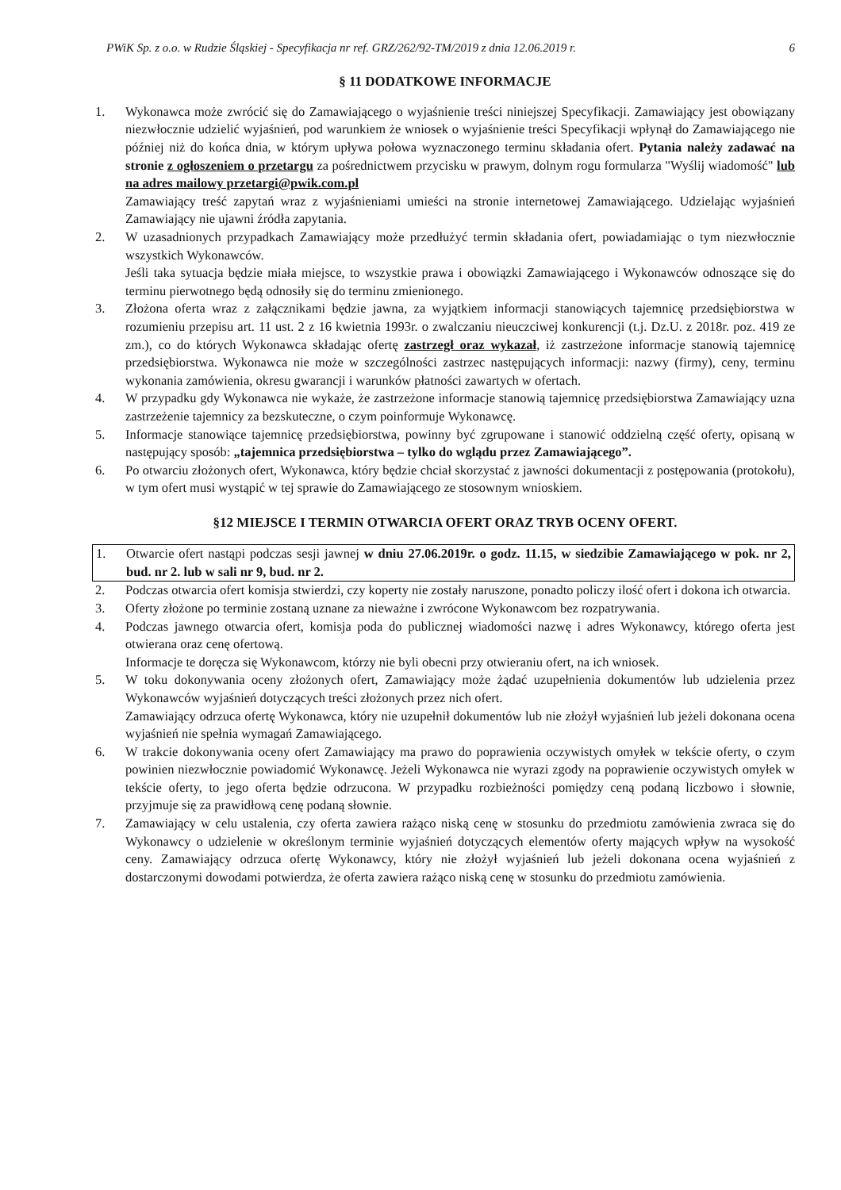PWiK Sp. z o.o. w Rudzie Śląskiej - Specyfikacja nr ref. GRZ/262/92-TM/2019 z dnia 12.06.2019 r. 6
§ 11 DODATKOWE INFORMACJE
1. Wykonawca może zwrócić się do Zamawiającego o wyjaśnienie treści niniejszej Specyfikacji. Zamawiający jest obowiązany niezwłocznie udzielić wyjaśnień, pod warunkiem że wniosek o wyjaśnienie treści Specyfikacji wpłynął do Zamawiającego nie później niż do końca dnia, w którym upływa połowa wyznaczonego terminu składania ofert. Pytania należy zadawać na stronie z ogłoszeniem o przetargu za pośrednictwem przycisku w prawym, dolnym rogu formularza "Wyślij wiadomość" lub na adres mailowy przetargi@pwik.com.pl
Zamawiający treść zapytań wraz z wyjaśnieniami umieści na stronie internetowej Zamawiającego. Udzielając wyjaśnień Zamawiający nie ujawni źródła zapytania.
2. W uzasadnionych przypadkach Zamawiający może przedłużyć termin składania ofert, powiadamiając o tym niezwłocznie wszystkich Wykonawców.
Jeśli taka sytuacja będzie miała miejsce, to wszystkie prawa i obowiązki Zamawiającego i Wykonawców odnoszące się do terminu pierwotnego będą odnosiły się do terminu zmienionego.
3. Złożona oferta wraz z załącznikami będzie jawna, za wyjątkiem informacji stanowiących tajemnicę przedsiębiorstwa w rozumieniu przepisu art. 11 ust. 2 z 16 kwietnia 1993r. o zwalczaniu nieuczciwej konkurencji (t.j. Dz.U. z 2018r. poz. 419 ze zm.), co do których Wykonawca składając ofertę zastrzegł oraz wykazał, iż zastrzeżone informacje stanowią tajemnicę przedsiębiorstwa. Wykonawca nie może w szczególności zastrzec następujących informacji: nazwy (firmy), ceny, terminu wykonania zamówienia, okresu gwarancji i warunków płatności zawartych w ofertach.
4. W przypadku gdy Wykonawca nie wykaże, że zastrzeżone informacje stanowią tajemnicę przedsiębiorstwa Zamawiający uzna zastrzeżenie tajemnicy za bezskuteczne, o czym poinformuje Wykonawcę.
5. Informacje stanowiące tajemnicę przedsiębiorstwa, powinny być zgrupowane i stanowić oddzielną część oferty, opisaną w następujący sposób: „tajemnica przedsiębiorstwa – tylko do wglądu przez Zamawiającego”.
6. Po otwarciu złożonych ofert, Wykonawca, który będzie chciał skorzystać z jawności dokumentacji z postępowania (protokołu), w tym ofert musi wystąpić w tej sprawie do Zamawiającego ze stosownym wnioskiem.
§12 MIEJSCE I TERMIN OTWARCIA OFERT ORAZ TRYB OCENY OFERT.
1. Otwarcie ofert nastąpi podczas sesji jawnej w dniu 27.06.2019r. o godz. 11.15, w siedzibie Zamawiającego w pok. nr 2, bud. nr 2. lub w sali nr 9, bud. nr 2.
2. Podczas otwarcia ofert komisja stwierdzi, czy koperty nie zostały naruszone, ponadto policzy ilość ofert i dokona ich otwarcia.
3. Oferty złożone po terminie zostaną uznane za nieważne i zwrócone Wykonawcom bez rozpatrywania.
4. Podczas jawnego otwarcia ofert, komisja poda do publicznej wiadomości nazwę i adres Wykonawcy, którego oferta jest otwierana oraz cenę ofertową.
Informacje te doręcza się Wykonawcom, którzy nie byli obecni przy otwieraniu ofert, na ich wniosek.
5. W toku dokonywania oceny złożonych ofert, Zamawiający może żądać uzupełnienia dokumentów lub udzielenia przez Wykonawców wyjaśnień dotyczących treści złożonych przez nich ofert.
Zamawiający odrzuca ofertę Wykonawca, który nie uzupełnił dokumentów lub nie złożył wyjaśnień lub jeżeli dokonana ocena wyjaśnień nie spełnia wymagań Zamawiającego.
6. W trakcie dokonywania oceny ofert Zamawiający ma prawo do poprawienia oczywistych omyłek w tekście oferty, o czym powinien niezwłocznie powiadomić Wykonawcę. Jeżeli Wykonawca nie wyrazi zgody na poprawienie oczywistych omyłek w tekście oferty, to jego oferta będzie odrzucona. W przypadku rozbieżności pomiędzy ceną podaną liczbowo i słownie, przyjmuje się za prawidłową cenę podaną słownie.
7. Zamawiający w celu ustalenia, czy oferta zawiera rażąco niską cenę w stosunku do przedmiotu zamówienia zwraca się do Wykonawcy o udzielenie w określonym terminie wyjaśnień dotyczących elementów oferty mających wpływ na wysokość ceny. Zamawiający odrzuca ofertę Wykonawcy, który nie złożył wyjaśnień lub jeżeli dokonana ocena wyjaśnień z dostarczonymi dowodami potwierdza, że oferta zawiera rażąco niską cenę w stosunku do przedmiotu zamówienia.